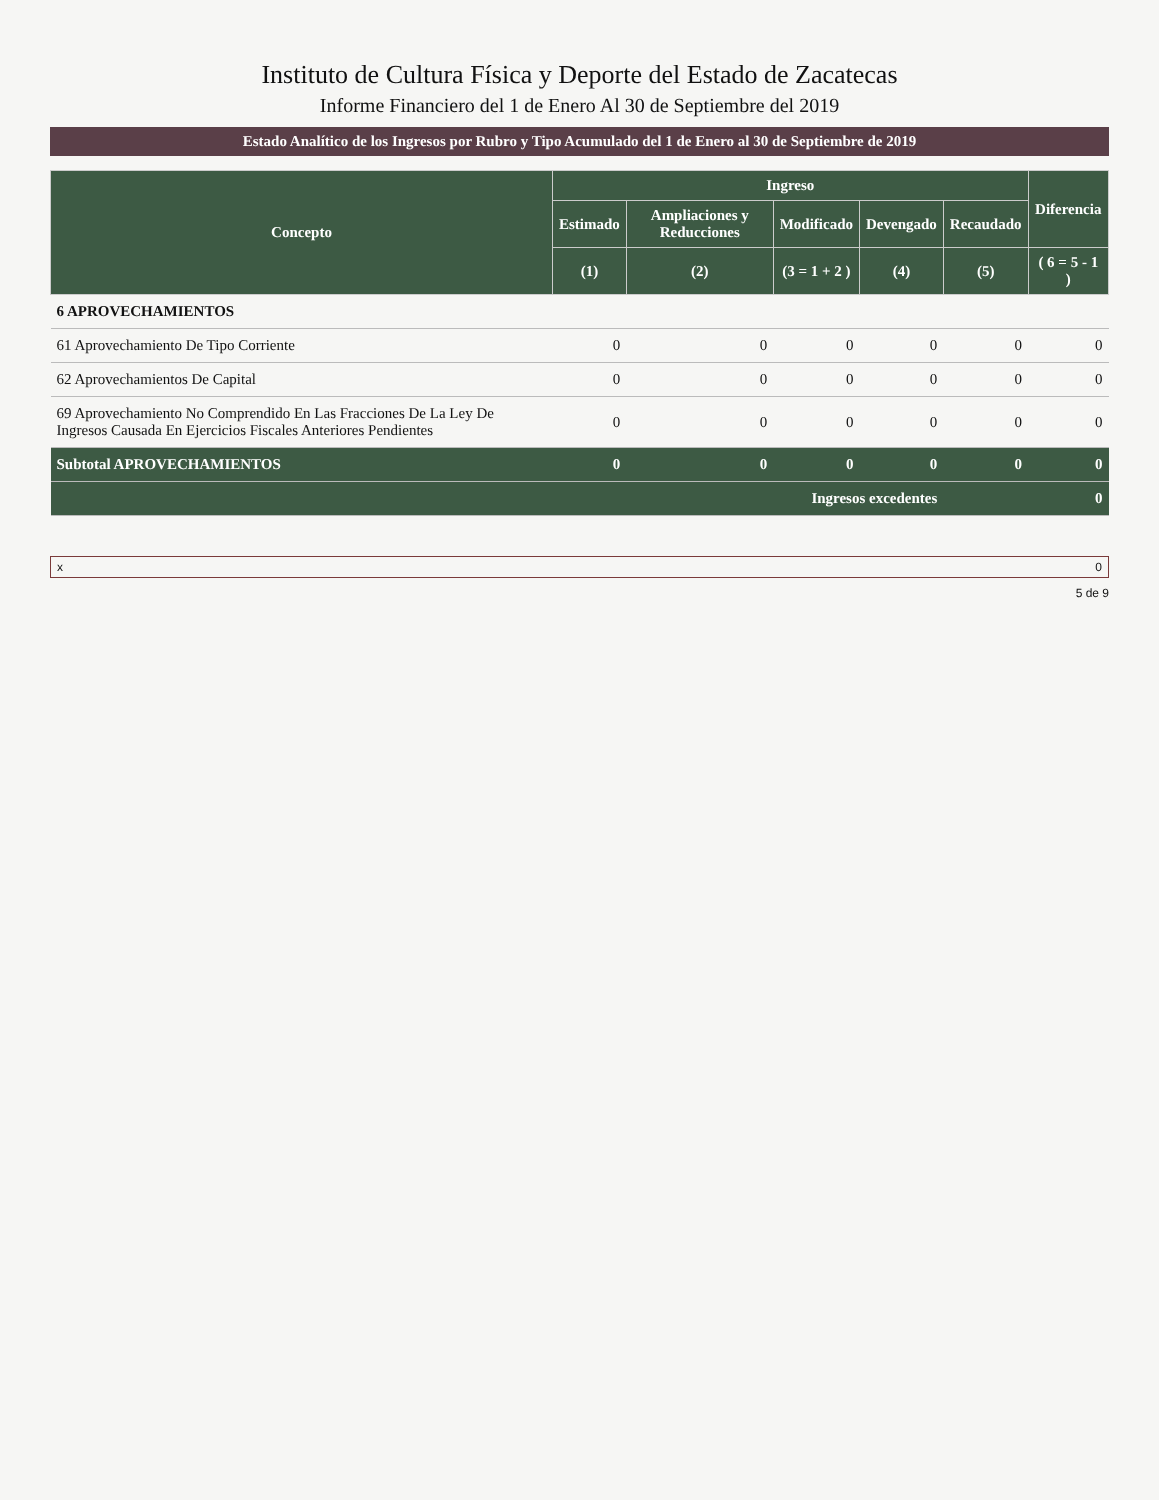Instituto de Cultura Física y Deporte del Estado de Zacatecas
Informe Financiero del 1 de Enero Al 30 de Septiembre del 2019
Estado Analítico de los Ingresos por Rubro y Tipo Acumulado del 1 de Enero al 30 de Septiembre de 2019
| Concepto | Ingreso | | | | | Diferencia |
| --- | --- | --- | --- | --- | --- | --- |
| | Estimado | Ampliaciones y Reducciones | Modificado | Devengado | Recaudado | |
| | (1) | (2) | (3 = 1 + 2 ) | (4) | (5) | ( 6 = 5 - 1 ) |
| 6 APROVECHAMIENTOS | | | | | | |
| 61 Aprovechamiento De Tipo Corriente | 0 | 0 | 0 | 0 | 0 | 0 |
| 62 Aprovechamientos De Capital | 0 | 0 | 0 | 0 | 0 | 0 |
| 69 Aprovechamiento No Comprendido En Las Fracciones De La Ley De Ingresos Causada En Ejercicios Fiscales Anteriores Pendientes | 0 | 0 | 0 | 0 | 0 | 0 |
| Subtotal APROVECHAMIENTOS | 0 | 0 | 0 | 0 | 0 | 0 |
| Ingresos excedentes | | | | | | 0 |
x 0
5 de 9